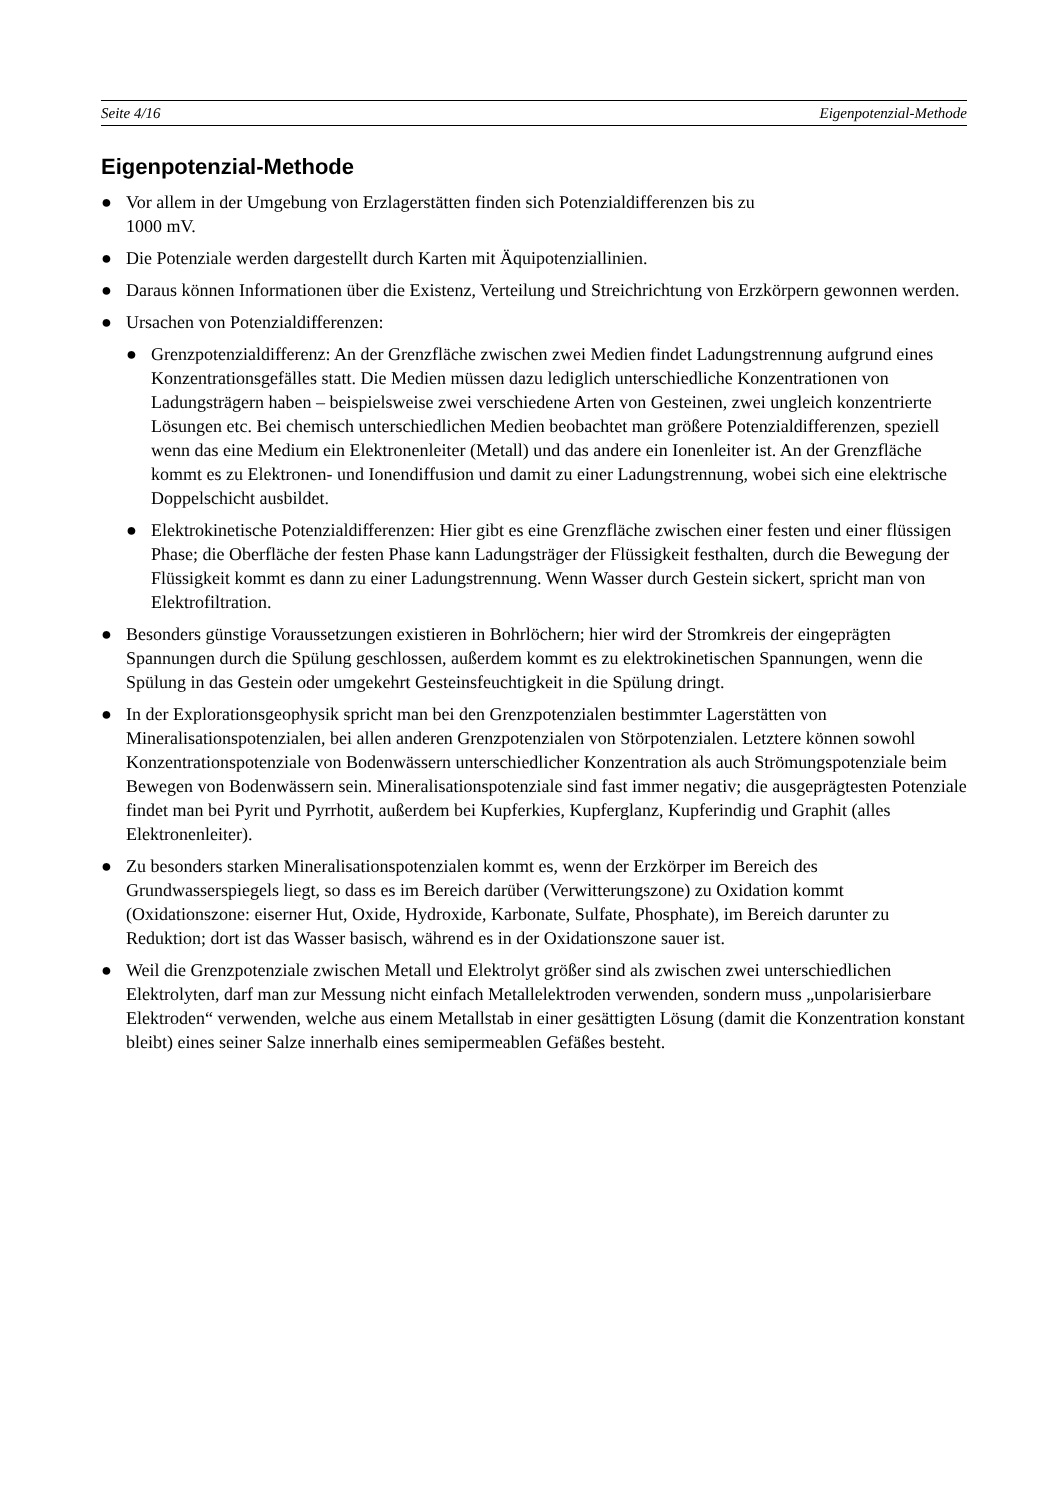Seite 4/16 Eigenpotenzial-Methode
Eigenpotenzial-Methode
● Vor allem in der Umgebung von Erzlagerstätten finden sich Potenzialdifferenzen bis zu
1000 mV.
● Die Potenziale werden dargestellt durch Karten mit Äquipotenziallinien.
● Daraus können Informationen über die Existenz, Verteilung und Streichrichtung von Erzkörpern gewonnen werden.
● Ursachen von Potenzialdifferenzen:
● Grenzpotenzialdifferenz: An der Grenzfläche zwischen zwei Medien findet Ladungstrennung aufgrund eines Konzentrationsgefälles statt. Die Medien müssen dazu lediglich unterschiedliche Konzentrationen von Ladungsträgern haben – beispielsweise zwei verschiedene Arten von Gesteinen, zwei ungleich konzentrierte Lösungen etc. Bei chemisch unterschiedlichen Medien beobachtet man größere Potenzialdifferenzen, speziell wenn das eine Medium ein Elektronenleiter (Metall) und das andere ein Ionenleiter ist. An der Grenzfläche kommt es zu Elektronen- und Ionendiffusion und damit zu einer Ladungstrennung, wobei sich eine elektrische Doppelschicht ausbildet.
● Elektrokinetische Potenzialdifferenzen: Hier gibt es eine Grenzfläche zwischen einer festen und einer flüssigen Phase; die Oberfläche der festen Phase kann Ladungsträger der Flüssigkeit festhalten, durch die Bewegung der Flüssigkeit kommt es dann zu einer Ladungstrennung. Wenn Wasser durch Gestein sickert, spricht man von Elektrofiltration.
● Besonders günstige Voraussetzungen existieren in Bohrlöchern; hier wird der Stromkreis der eingeprägten Spannungen durch die Spülung geschlossen, außerdem kommt es zu elektrokinetischen Spannungen, wenn die Spülung in das Gestein oder umgekehrt Gesteinsfeuchtigkeit in die Spülung dringt.
● In der Explorationsgeophysik spricht man bei den Grenzpotenzialen bestimmter Lagerstätten von Mineralisationspotenzialen, bei allen anderen Grenzpotenzialen von Störpotenzialen. Letztere können sowohl Konzentrationspotenziale von Bodenwässern unterschiedlicher Konzentration als auch Strömungspotenziale beim Bewegen von Bodenwässern sein. Mineralisationspotenziale sind fast immer negativ; die ausgeprägtesten Potenziale findet man bei Pyrit und Pyrrhotit, außerdem bei Kupferkies, Kupferglanz, Kupferindig und Graphit (alles Elektronenleiter).
● Zu besonders starken Mineralisationspotenzialen kommt es, wenn der Erzkörper im Bereich des Grundwasserspiegels liegt, so dass es im Bereich darüber (Verwitterungszone) zu Oxidation kommt (Oxidationszone: eiserner Hut, Oxide, Hydroxide, Karbonate, Sulfate, Phosphate), im Bereich darunter zu Reduktion; dort ist das Wasser basisch, während es in der Oxidationszone sauer ist.
● Weil die Grenzpotenziale zwischen Metall und Elektrolyt größer sind als zwischen zwei unterschiedlichen Elektrolyten, darf man zur Messung nicht einfach Metallelektroden verwenden, sondern muss „unpolarisierbare Elektroden“ verwenden, welche aus einem Metallstab in einer gesättigten Lösung (damit die Konzentration konstant bleibt) eines seiner Salze innerhalb eines semipermeablen Gefäßes besteht.